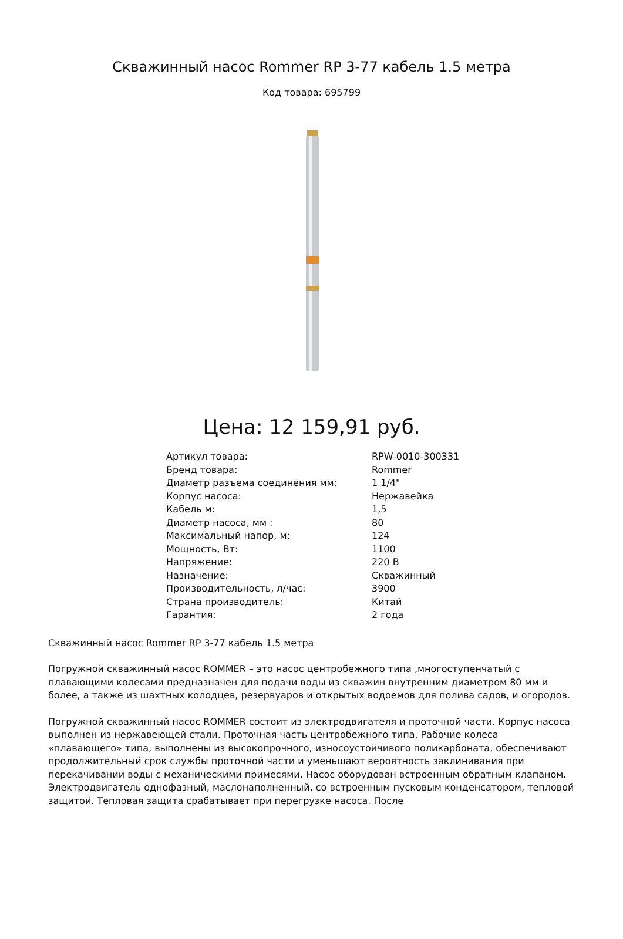Скважинный насос Rommer RP 3-77 кабель 1.5 метра
Код товара: 695799
Цена: 12 159,91 руб.
| Артикул товара: | RPW-0010-300331 |
| Бренд товара: | Rommer |
| Диаметр разъема соединения мм: | 1 1/4" |
| Корпус насоса: | Нержавейка |
| Кабель м: | 1,5 |
| Диаметр насоса, мм : | 80 |
| Максимальный напор, м: | 124 |
| Мощность, Вт: | 1100 |
| Напряжение: | 220 В |
| Назначение: | Скважинный |
| Производительность, л/час: | 3900 |
| Страна производитель: | Китай |
| Гарантия: | 2 года |
Скважинный насос Rommer RP 3-77 кабель 1.5 метра
Погружной скважинный насос ROMMER – это насос центробежного типа ,многоступенчатый с плавающими колесами предназначен для подачи воды из скважин внутренним диаметром 80 мм и более, а также из шахтных колодцев, резервуаров и открытых водоемов для полива садов, и огородов.
Погружной скважинный насос ROMMER состоит из электродвигателя и проточной части. Корпус насоса выполнен из нержавеющей стали. Проточная часть центробежного типа. Рабочие колеса «плавающего» типа, выполнены из высокопрочного, износоустойчивого поликарбоната, обеспечивают продолжительный срок службы проточной части и уменьшают вероятность заклинивания при перекачивании воды с механическими примесями. Насос оборудован встроенным обратным клапаном. Электродвигатель однофазный, маслонаполненный, со встроенным пусковым конденсатором, тепловой защитой. Тепловая защита срабатывает при перегрузке насоса. После